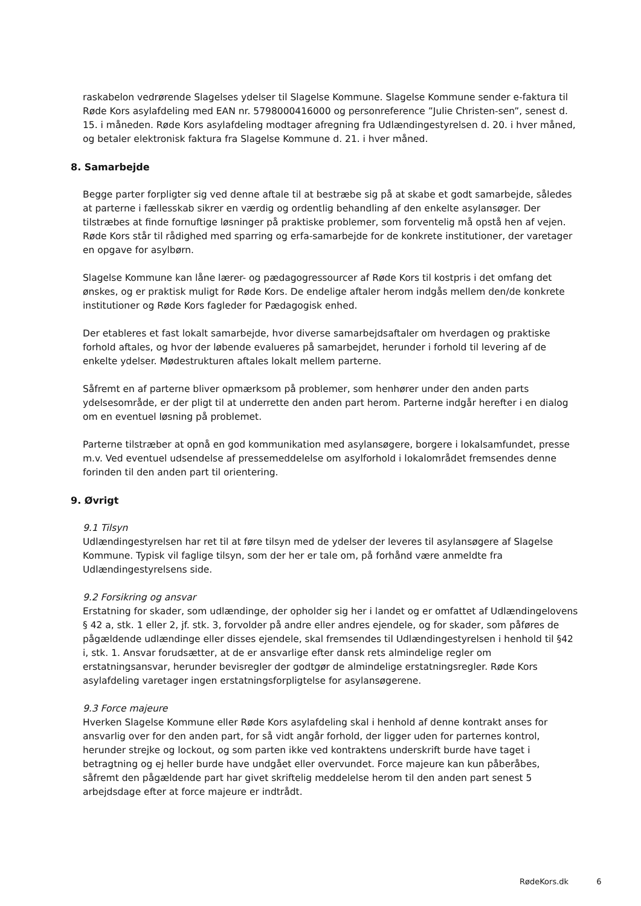raskabelon vedrørende Slagelses ydelser til Slagelse Kommune. Slagelse Kommune sender e-faktura til Røde Kors asylafdeling med EAN nr. 5798000416000 og personreference ”Julie Christen-sen”, senest d. 15. i måneden. Røde Kors asylafdeling modtager afregning fra Udlændingestyrelsen d. 20. i hver måned, og betaler elektronisk faktura fra Slagelse Kommune d. 21. i hver måned.
8. Samarbejde
Begge parter forpligter sig ved denne aftale til at bestræbe sig på at skabe et godt samarbejde, således at parterne i fællesskab sikrer en værdig og ordentlig behandling af den enkelte asylansøger. Der tilstræbes at finde fornuftige løsninger på praktiske problemer, som forventelig må opstå hen af vejen. Røde Kors står til rådighed med sparring og erfa-samarbejde for de konkrete institutioner, der varetager en opgave for asylbørn.
Slagelse Kommune kan låne lærer- og pædagogressourcer af Røde Kors til kostpris i det omfang det ønskes, og er praktisk muligt for Røde Kors. De endelige aftaler herom indgås mellem den/de konkrete institutioner og Røde Kors fagleder for Pædagogisk enhed.
Der etableres et fast lokalt samarbejde, hvor diverse samarbejdsaftaler om hverdagen og praktiske forhold aftales, og hvor der løbende evalueres på samarbejdet, herunder i forhold til levering af de enkelte ydelser. Mødestrukturen aftales lokalt mellem parterne.
Såfremt en af parterne bliver opmærksom på problemer, som henhører under den anden parts ydelsesområde, er der pligt til at underrette den anden part herom. Parterne indgår herefter i en dialog om en eventuel løsning på problemet.
Parterne tilstræber at opnå en god kommunikation med asylansøgere, borgere i lokalsamfundet, presse m.v. Ved eventuel udsendelse af pressemeddelelse om asylforhold i lokalområdet fremsendes denne forinden til den anden part til orientering.
9. Øvrigt
9.1 Tilsyn
Udlændingestyrelsen har ret til at føre tilsyn med de ydelser der leveres til asylansøgere af Slagelse Kommune. Typisk vil faglige tilsyn, som der her er tale om, på forhånd være anmeldte fra Udlændingestyrelsens side.
9.2 Forsikring og ansvar
Erstatning for skader, som udlændinge, der opholder sig her i landet og er omfattet af Udlændingelovens § 42 a, stk. 1 eller 2, jf. stk. 3, forvolder på andre eller andres ejendele, og for skader, som påføres de pågældende udlændinge eller disses ejendele, skal fremsendes til Udlændingestyrelsen i henhold til §42 i, stk. 1. Ansvar forudsætter, at de er ansvarlige efter dansk rets almindelige regler om erstatningsansvar, herunder bevisregler der godtgør de almindelige erstatningsregler. Røde Kors asylafdeling varetager ingen erstatningsforpligtelse for asylansøgerene.
9.3 Force majeure
Hverken Slagelse Kommune eller Røde Kors asylafdeling skal i henhold af denne kontrakt anses for ansvarlig over for den anden part, for så vidt angår forhold, der ligger uden for parternes kontrol, herunder strejke og lockout, og som parten ikke ved kontraktens underskrift burde have taget i betragtning og ej heller burde have undgået eller overvundet. Force majeure kan kun påberåbes, såfremt den pågældende part har givet skriftelig meddelelse herom til den anden part senest 5 arbejdsdage efter at force majeure er indtrådt.
RødeKors.dk 6